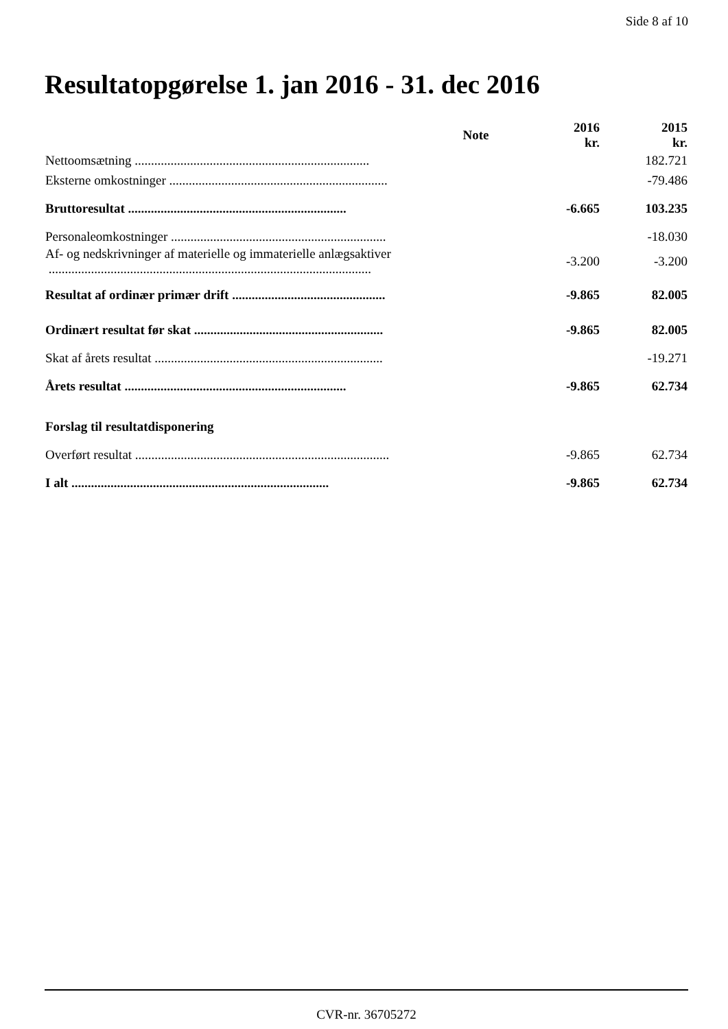Side 8 af 10
Resultatopgørelse 1. jan 2016 - 31. dec 2016
| | Note | 2016 kr. | 2015 kr. |
| --- | --- | --- | --- |
| Nettoomsætning ........................................................................ | | | 182.721 |
| Eksterne omkostninger ................................................................... | | | -79.486 |
| Bruttoresultat ................................................................... | | -6.665 | 103.235 |
| Personaleomkostninger .................................................................. | | | -18.030 |
| Af- og nedskrivninger af materielle og immaterielle anlægsaktiver ................................................................................................... | | -3.200 | -3.200 |
| Resultat af ordinær primær drift ............................................... | | -9.865 | 82.005 |
| Ordinært resultat før skat .......................................................... | | -9.865 | 82.005 |
| Skat af årets resultat ...................................................................... | | | -19.271 |
| Årets resultat .................................................................... | | -9.865 | 62.734 |
| Forslag til resultatdisponering | | | |
| Overført resultat .............................................................................. | | -9.865 | 62.734 |
| I alt ............................................................................... | | -9.865 | 62.734 |
CVR-nr. 36705272